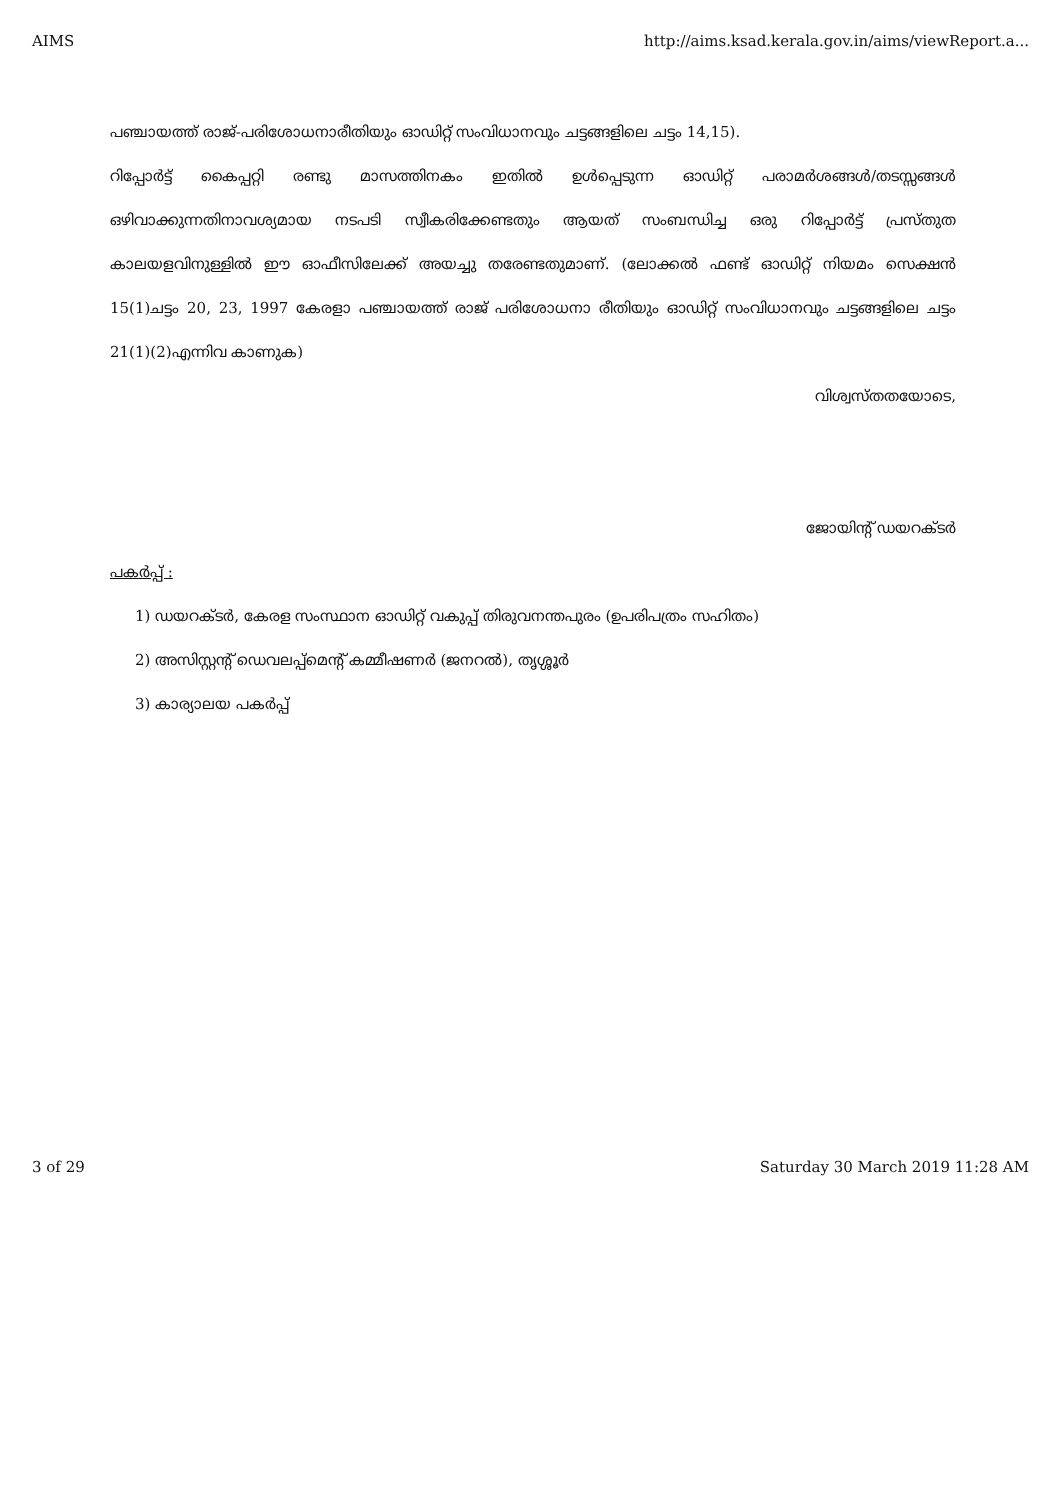AIMS http://aims.ksad.kerala.gov.in/aims/viewReport.a...
പഞ്ചായത്ത് രാജ്-പരിശോധനാരീതിയും ഓഡിറ്റ് സംവിധാനവും ചട്ടങ്ങളിലെ ചട്ടം 14,15).
റിപ്പോർട്ട് കൈപ്പറ്റി രണ്ടു മാസത്തിനകം ഇതിൽ ഉൾപ്പെടുന്ന ഓഡിറ്റ് പരാമർശങ്ങൾ/തടസ്സങ്ങൾ ഒഴിവാക്കുന്നതിനാവശ്യമായ നടപടി സ്വീകരിക്കേണ്ടതും ആയത് സംബന്ധിച്ച ഒരു റിപ്പോർട്ട് പ്രസ്തുത കാലയളവിനുള്ളിൽ ഈ ഓഫീസിലേക്ക് അയച്ചു തരേണ്ടതുമാണ്. (ലോക്കൽ ഫണ്ട് ഓഡിറ്റ് നിയമം സെക്ഷൻ 15(1)ചട്ടം 20, 23, 1997 കേരളാ പഞ്ചായത്ത് രാജ് പരിശോധനാ രീതിയും ഓഡിറ്റ് സംവിധാനവും ചട്ടങ്ങളിലെ ചട്ടം 21(1)(2)എന്നിവ കാണുക)
വിശ്വസ്തതയോടെ,
ജോയിന്റ് ഡയറക്ടർ
പകർപ്പ് :
1) ഡയറക്ടർ, കേരള സംസ്ഥാന ഓഡിറ്റ് വകുപ്പ് തിരുവനന്തപുരം (ഉപരിപത്രം സഹിതം)
2) അസിസ്റ്റന്റ് ഡെവലപ്പ്മെന്റ് കമ്മീഷണർ (ജനറൽ), തൃശ്ശൂർ
3) കാര്യാലയ പകർപ്പ്
3 of 29 Saturday 30 March 2019 11:28 AM